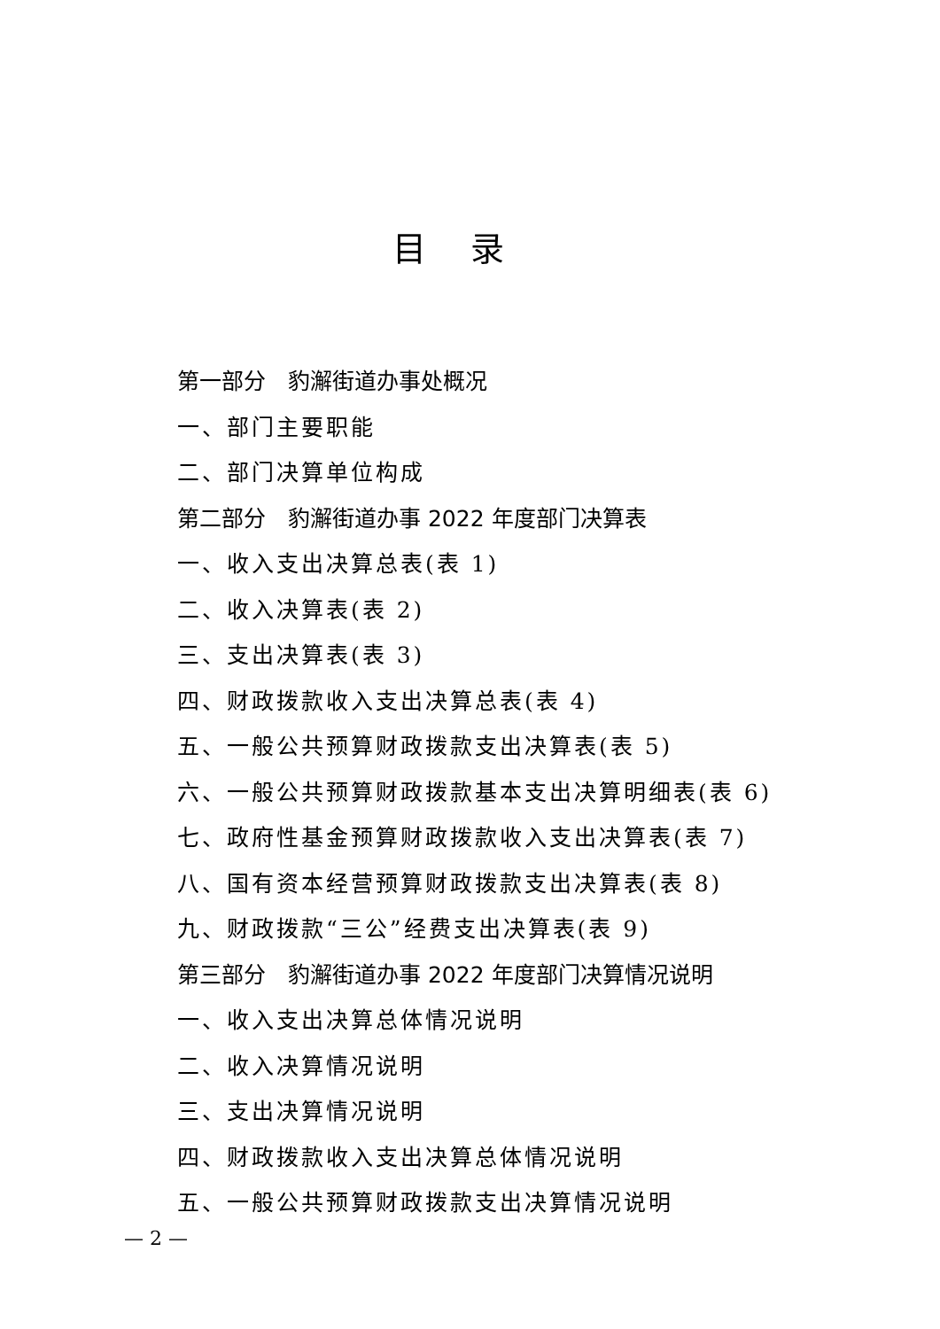目录
第一部分　豹澥街道办事处概况
一、部门主要职能
二、部门决算单位构成
第二部分　豹澥街道办事 2022 年度部门决算表
一、收入支出决算总表(表 1)
二、收入决算表(表 2)
三、支出决算表(表 3)
四、财政拨款收入支出决算总表(表 4)
五、一般公共预算财政拨款支出决算表(表 5)
六、一般公共预算财政拨款基本支出决算明细表(表 6)
七、政府性基金预算财政拨款收入支出决算表(表 7)
八、国有资本经营预算财政拨款支出决算表(表 8)
九、财政拨款“三公”经费支出决算表(表 9)
第三部分　豹澥街道办事 2022 年度部门决算情况说明
一、收入支出决算总体情况说明
二、收入决算情况说明
三、支出决算情况说明
四、财政拨款收入支出决算总体情况说明
五、一般公共预算财政拨款支出决算情况说明
— 2 —